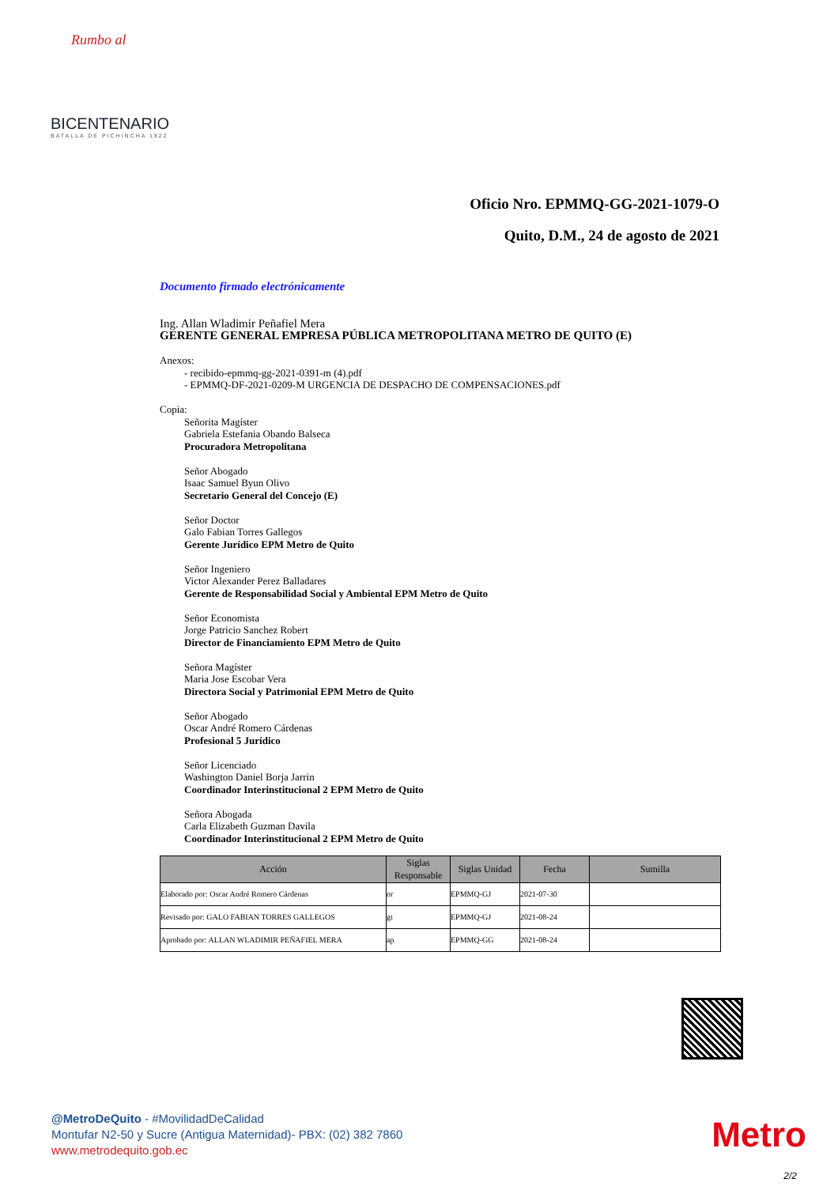Rumbo al
BICENTENARIO
BATALLA DE PICHINCHA 1822
Oficio Nro. EPMMQ-GG-2021-1079-O
Quito, D.M., 24 de agosto de 2021
Documento firmado electrónicamente
Ing. Allan Wladimir Peñafiel Mera
GERENTE GENERAL EMPRESA PÚBLICA METROPOLITANA METRO DE QUITO (E)
Anexos:
- recibido-epmmq-gg-2021-0391-m (4).pdf
- EPMMQ-DF-2021-0209-M URGENCIA DE DESPACHO DE COMPENSACIONES.pdf
Copia:
Señorita Magíster
Gabriela Estefania Obando Balseca
Procuradora Metropolitana
Señor Abogado
Isaac Samuel Byun Olivo
Secretario General del Concejo (E)
Señor Doctor
Galo Fabian Torres Gallegos
Gerente Jurídico EPM Metro de Quito
Señor Ingeniero
Victor Alexander Perez Balladares
Gerente de Responsabilidad Social y Ambiental EPM Metro de Quito
Señor Economista
Jorge Patricio Sanchez Robert
Director de Financiamiento EPM Metro de Quito
Señora Magíster
Maria Jose Escobar Vera
Directora Social y Patrimonial EPM Metro de Quito
Señor Abogado
Oscar André Romero Cárdenas
Profesional 5 Jurídico
Señor Licenciado
Washington Daniel Borja Jarrin
Coordinador Interinstitucional 2 EPM Metro de Quito
Señora Abogada
Carla Elizabeth Guzman Davila
Coordinador Interinstitucional 2 EPM Metro de Quito
| Acción | Siglas Responsable | Siglas Unidad | Fecha | Sumilla |
| --- | --- | --- | --- | --- |
| Elaborado por: Oscar André Romero Cárdenas | or | EPMMQ-GJ | 2021-07-30 | |
| Revisado por: GALO FABIAN TORRES GALLEGOS | gt | EPMMQ-GJ | 2021-08-24 | |
| Aprobado por: ALLAN WLADIMIR PEÑAFIEL MERA | ap | EPMMQ-GG | 2021-08-24 | |
@MetroDeQuito - #MovilidadDeCalidad
Montufar N2-50 y Sucre (Antigua Maternidad)- PBX: (02) 382 7860
www.metrodequito.gob.ec
Metro
2/2